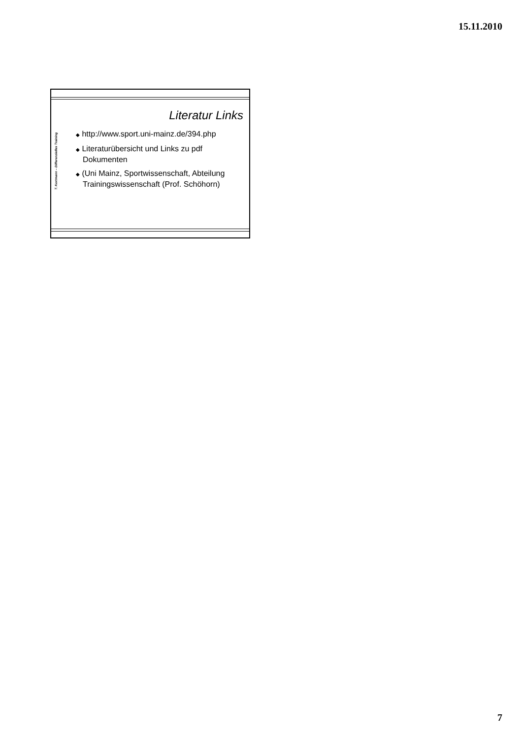15.11.2010
T. Kortmann – Differenzielles Training
Literatur Links
◆ http://www.sport.uni-mainz.de/394.php
◆ Literaturübersicht und Links zu pdf Dokumenten
◆ (Uni Mainz, Sportwissenschaft, Abteilung Trainingswissenschaft (Prof. Schöhorn)
7